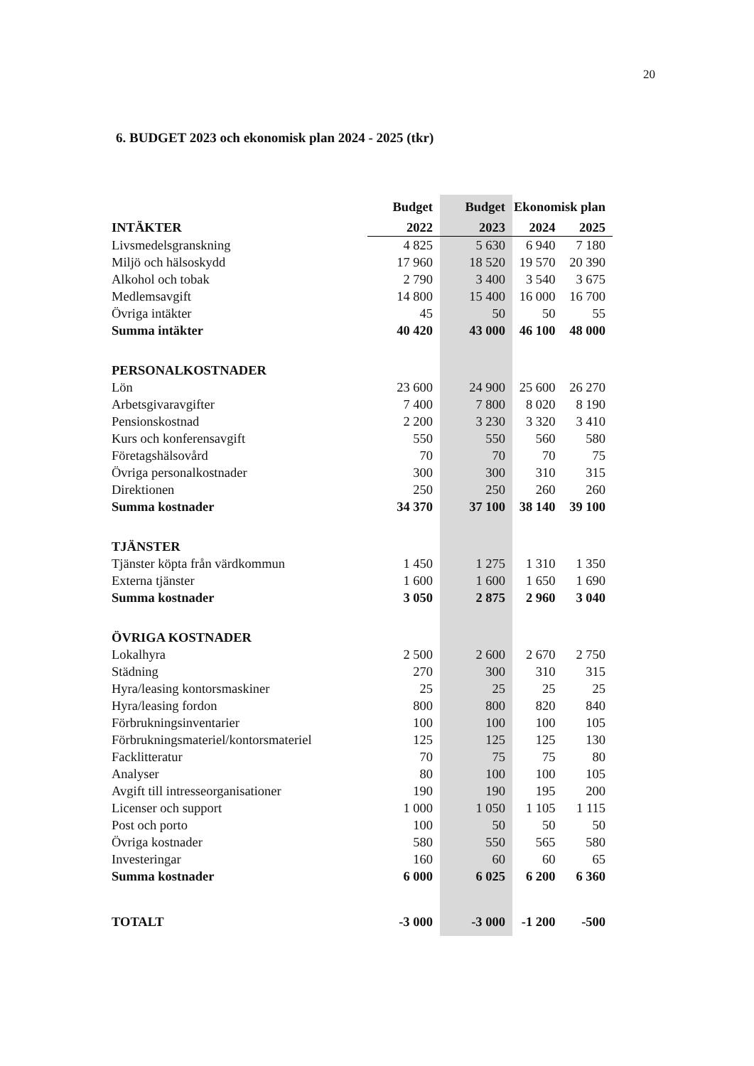20
6. BUDGET 2023 och ekonomisk plan 2024 - 2025 (tkr)
| | Budget | Budget | Ekonomisk plan | |
| --- | --- | --- | --- | --- |
| INTÄKTER | 2022 | 2023 | 2024 | 2025 |
| Livsmedelsgranskning | 4 825 | 5 630 | 6 940 | 7 180 |
| Miljö och hälsoskydd | 17 960 | 18 520 | 19 570 | 20 390 |
| Alkohol och tobak | 2 790 | 3 400 | 3 540 | 3 675 |
| Medlemsavgift | 14 800 | 15 400 | 16 000 | 16 700 |
| Övriga intäkter | 45 | 50 | 50 | 55 |
| Summa intäkter | 40 420 | 43 000 | 46 100 | 48 000 |
| PERSONALKOSTNADER | | | | |
| Lön | 23 600 | 24 900 | 25 600 | 26 270 |
| Arbetsgivaravgifter | 7 400 | 7 800 | 8 020 | 8 190 |
| Pensionskostnad | 2 200 | 3 230 | 3 320 | 3 410 |
| Kurs och konferensavgift | 550 | 550 | 560 | 580 |
| Företagshälsovård | 70 | 70 | 70 | 75 |
| Övriga personalkostnader | 300 | 300 | 310 | 315 |
| Direktionen | 250 | 250 | 260 | 260 |
| Summa kostnader | 34 370 | 37 100 | 38 140 | 39 100 |
| TJÄNSTER | | | | |
| Tjänster köpta från värdkommun | 1 450 | 1 275 | 1 310 | 1 350 |
| Externa tjänster | 1 600 | 1 600 | 1 650 | 1 690 |
| Summa kostnader | 3 050 | 2 875 | 2 960 | 3 040 |
| ÖVRIGA KOSTNADER | | | | |
| Lokalhyra | 2 500 | 2 600 | 2 670 | 2 750 |
| Städning | 270 | 300 | 310 | 315 |
| Hyra/leasing kontorsmaskiner | 25 | 25 | 25 | 25 |
| Hyra/leasing fordon | 800 | 800 | 820 | 840 |
| Förbrukningsinventarier | 100 | 100 | 100 | 105 |
| Förbrukningsmateriel/kontorsmateriel | 125 | 125 | 125 | 130 |
| Facklitteratur | 70 | 75 | 75 | 80 |
| Analyser | 80 | 100 | 100 | 105 |
| Avgift till intresseorganisationer | 190 | 190 | 195 | 200 |
| Licenser och support | 1 000 | 1 050 | 1 105 | 1 115 |
| Post och porto | 100 | 50 | 50 | 50 |
| Övriga kostnader | 580 | 550 | 565 | 580 |
| Investeringar | 160 | 60 | 60 | 65 |
| Summa kostnader | 6 000 | 6 025 | 6 200 | 6 360 |
| TOTALT | -3 000 | -3 000 | -1 200 | -500 |